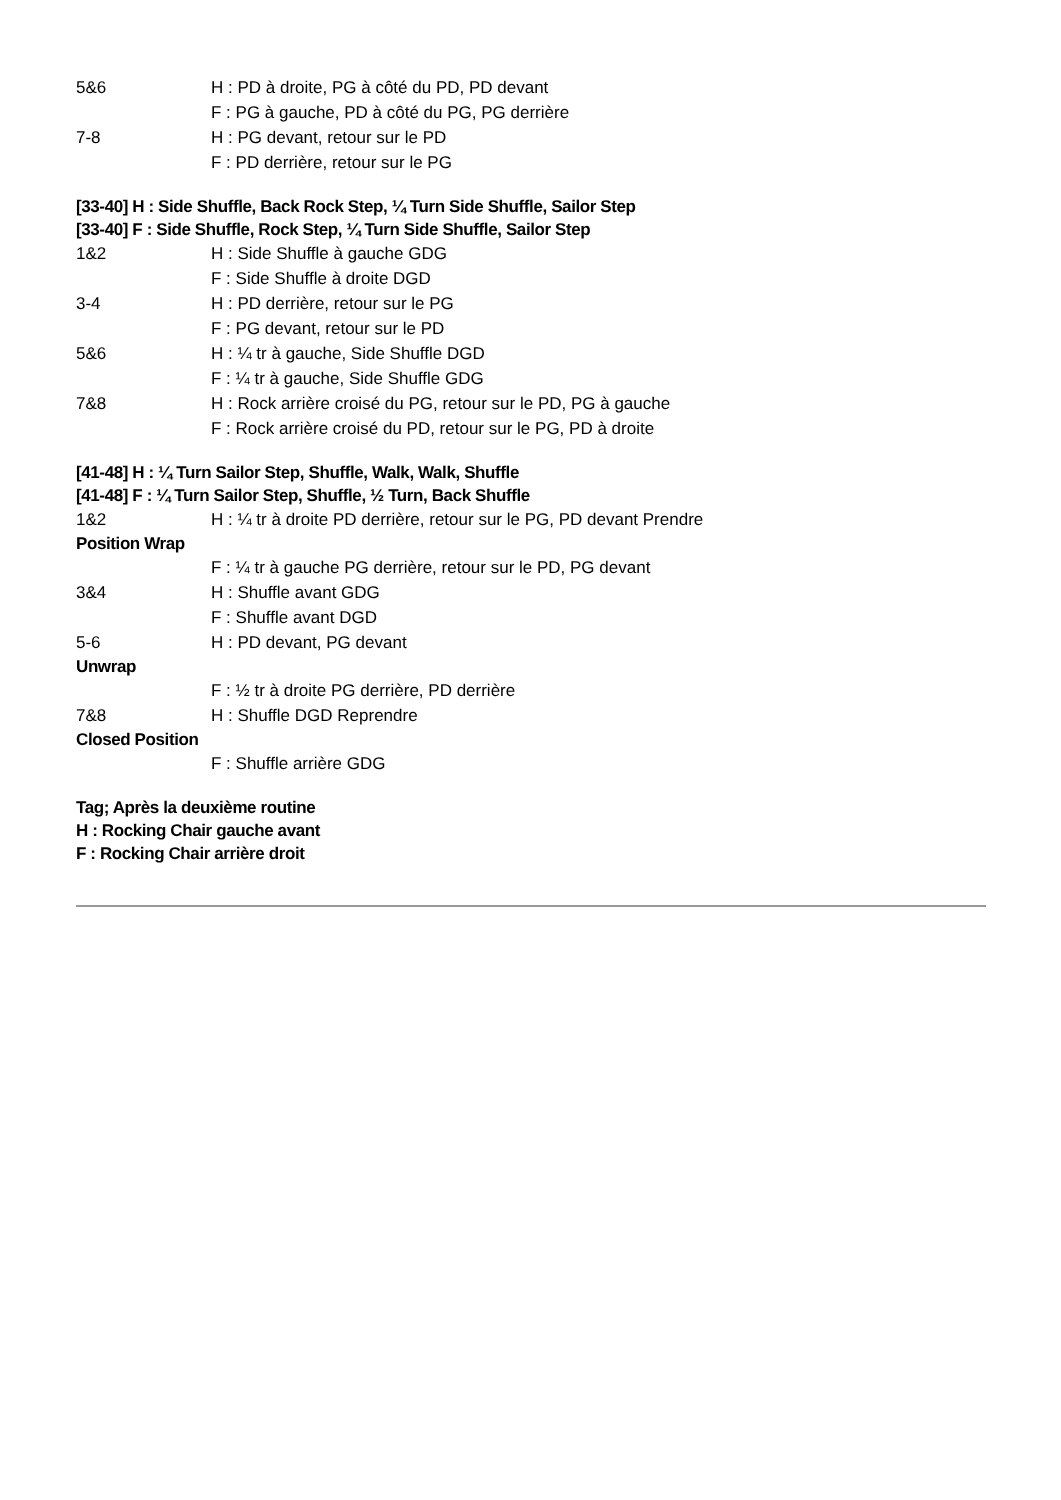5&6 H : PD à droite, PG à côté du PD, PD devant
F : PG à gauche, PD à côté du PG, PG derrière
7-8 H : PG devant, retour sur le PD
F : PD derrière, retour sur le PG
[33-40] H : Side Shuffle, Back Rock Step, ¼ Turn Side Shuffle, Sailor Step
[33-40] F : Side Shuffle, Rock Step, ¼ Turn Side Shuffle, Sailor Step
1&2 H : Side Shuffle à gauche GDG
F : Side Shuffle à droite DGD
3-4 H : PD derrière, retour sur le PG
F : PG devant, retour sur le PD
5&6 H : ¼ tr à gauche, Side Shuffle DGD
F : ¼ tr à gauche, Side Shuffle GDG
7&8 H : Rock arrière croisé du PG, retour sur le PD, PG à gauche
F : Rock arrière croisé du PD, retour sur le PG, PD à droite
[41-48] H : ¼ Turn Sailor Step, Shuffle, Walk, Walk, Shuffle
[41-48] F : ¼ Turn Sailor Step, Shuffle, ½ Turn, Back Shuffle
1&2 H : ¼ tr à droite PD derrière, retour sur le PG, PD devant Prendre
Position Wrap
F : ¼ tr à gauche PG derrière, retour sur le PD, PG devant
3&4 H : Shuffle avant GDG
F : Shuffle avant DGD
5-6 H : PD devant, PG devant
Unwrap
F : ½ tr à droite PG derrière, PD derrière
7&8 H : Shuffle DGD Reprendre
Closed Position
F : Shuffle arrière GDG
Tag; Après la deuxième routine
H : Rocking Chair gauche avant
F : Rocking Chair arrière droit